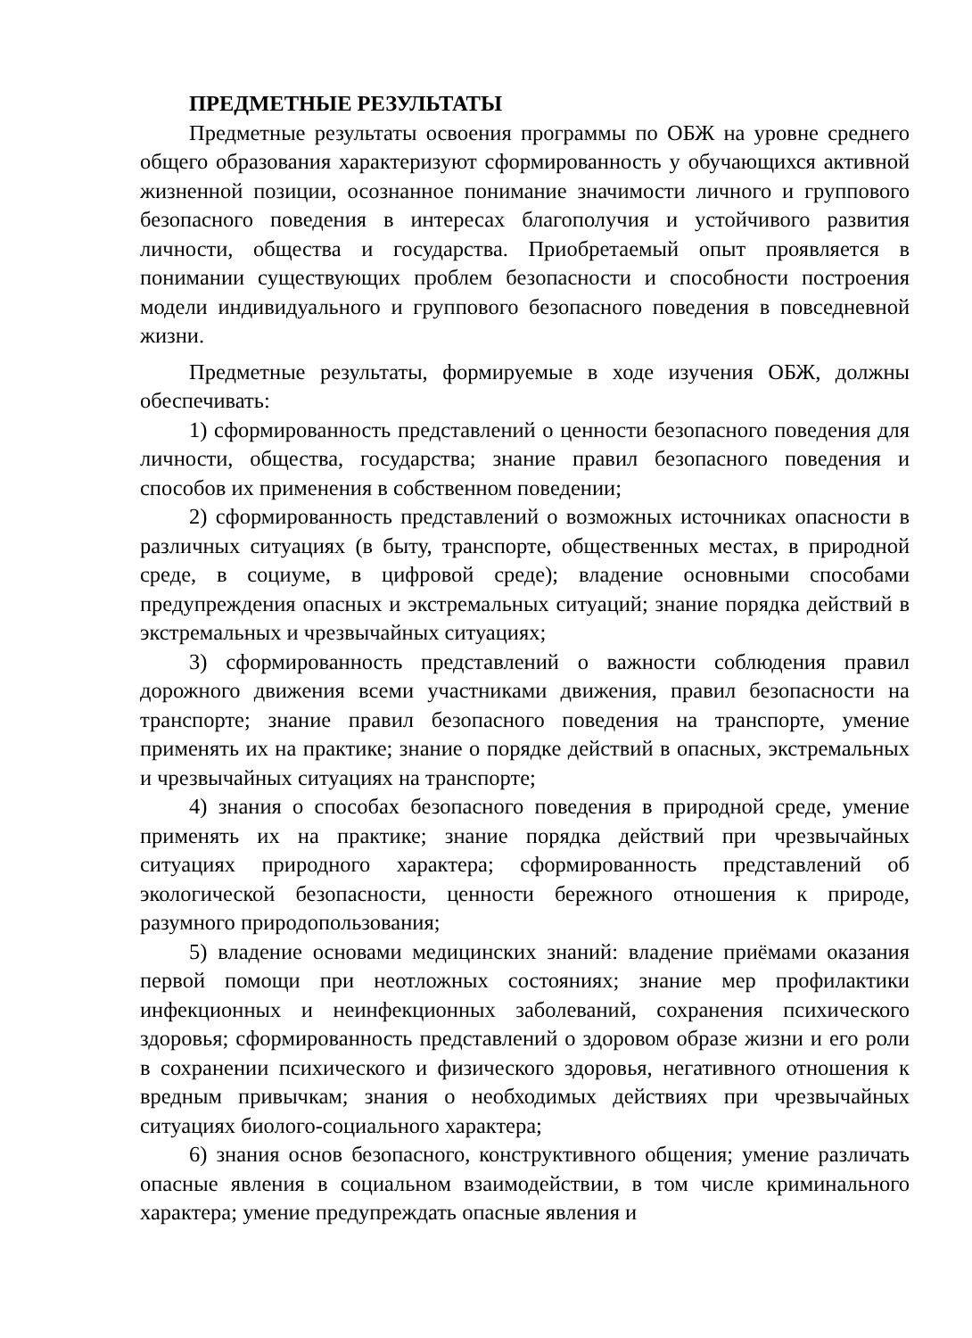ПРЕДМЕТНЫЕ РЕЗУЛЬТАТЫ
Предметные результаты освоения программы по ОБЖ на уровне среднего общего образования характеризуют сформированность у обучающихся активной жизненной позиции, осознанное понимание значимости личного и группового безопасного поведения в интересах благополучия и устойчивого развития личности, общества и государства. Приобретаемый опыт проявляется в понимании существующих проблем безопасности и способности построения модели индивидуального и группового безопасного поведения в повседневной жизни.
Предметные результаты, формируемые в ходе изучения ОБЖ, должны обеспечивать:
1) сформированность представлений о ценности безопасного поведения для личности, общества, государства; знание правил безопасного поведения и способов их применения в собственном поведении;
2) сформированность представлений о возможных источниках опасности в различных ситуациях (в быту, транспорте, общественных местах, в природной среде, в социуме, в цифровой среде); владение основными способами предупреждения опасных и экстремальных ситуаций; знание порядка действий в экстремальных и чрезвычайных ситуациях;
3) сформированность представлений о важности соблюдения правил дорожного движения всеми участниками движения, правил безопасности на транспорте; знание правил безопасного поведения на транспорте, умение применять их на практике; знание о порядке действий в опасных, экстремальных и чрезвычайных ситуациях на транспорте;
4) знания о способах безопасного поведения в природной среде, умение применять их на практике; знание порядка действий при чрезвычайных ситуациях природного характера; сформированность представлений об экологической безопасности, ценности бережного отношения к природе, разумного природопользования;
5) владение основами медицинских знаний: владение приёмами оказания первой помощи при неотложных состояниях; знание мер профилактики инфекционных и неинфекционных заболеваний, сохранения психического здоровья; сформированность представлений о здоровом образе жизни и его роли в сохранении психического и физического здоровья, негативного отношения к вредным привычкам; знания о необходимых действиях при чрезвычайных ситуациях биолого-социального характера;
6) знания основ безопасного, конструктивного общения; умение различать опасные явления в социальном взаимодействии, в том числе криминального характера; умение предупреждать опасные явления и